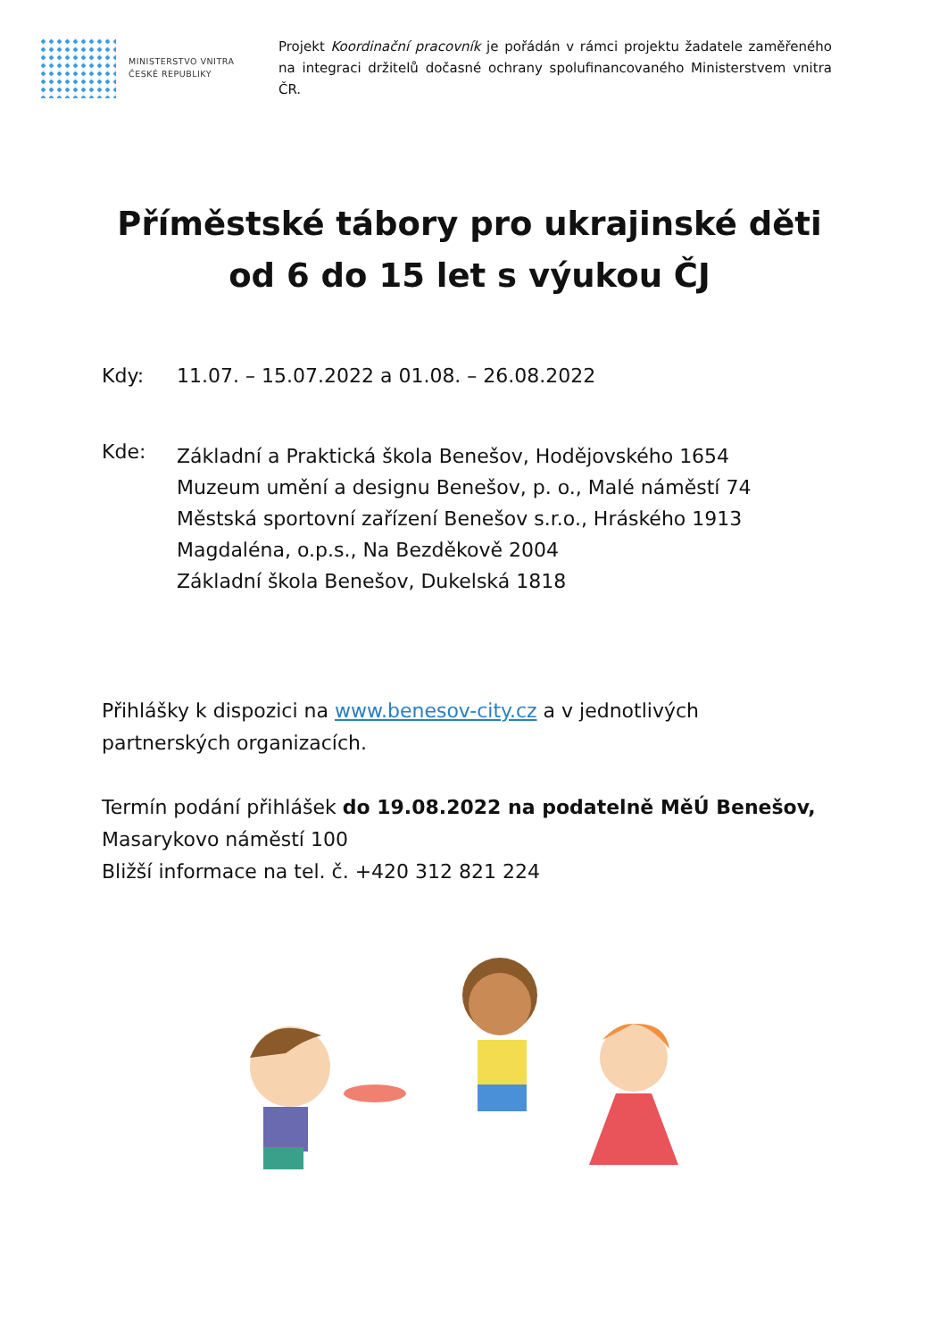MINISTERSTVO VNITRA
ČESKÉ REPUBLIKY
Projekt Koordinační pracovník je pořádán v rámci projektu žadatele zaměřeného na integraci držitelů dočasné ochrany spolufinancovaného Ministerstvem vnitra ČR.
Příměstské tábory pro ukrajinské děti
od 6 do 15 let s výukou ČJ
Kdy: 11.07. – 15.07.2022 a 01.08. – 26.08.2022
Kde:
Základní a Praktická škola Benešov, Hodějovského 1654
Muzeum umění a designu Benešov, p. o., Malé náměstí 74
Městská sportovní zařízení Benešov s.r.o., Hráského 1913
Magdaléna, o.p.s., Na Bezděkově 2004
Základní škola Benešov, Dukelská 1818
Přihlášky k dispozici na www.benesov-city.cz a v jednotlivých partnerských organizacích.
Termín podání přihlášek do 19.08.2022 na podatelně MěÚ Benešov,
Masarykovo náměstí 100
Bližší informace na tel. č. +420 312 821 224